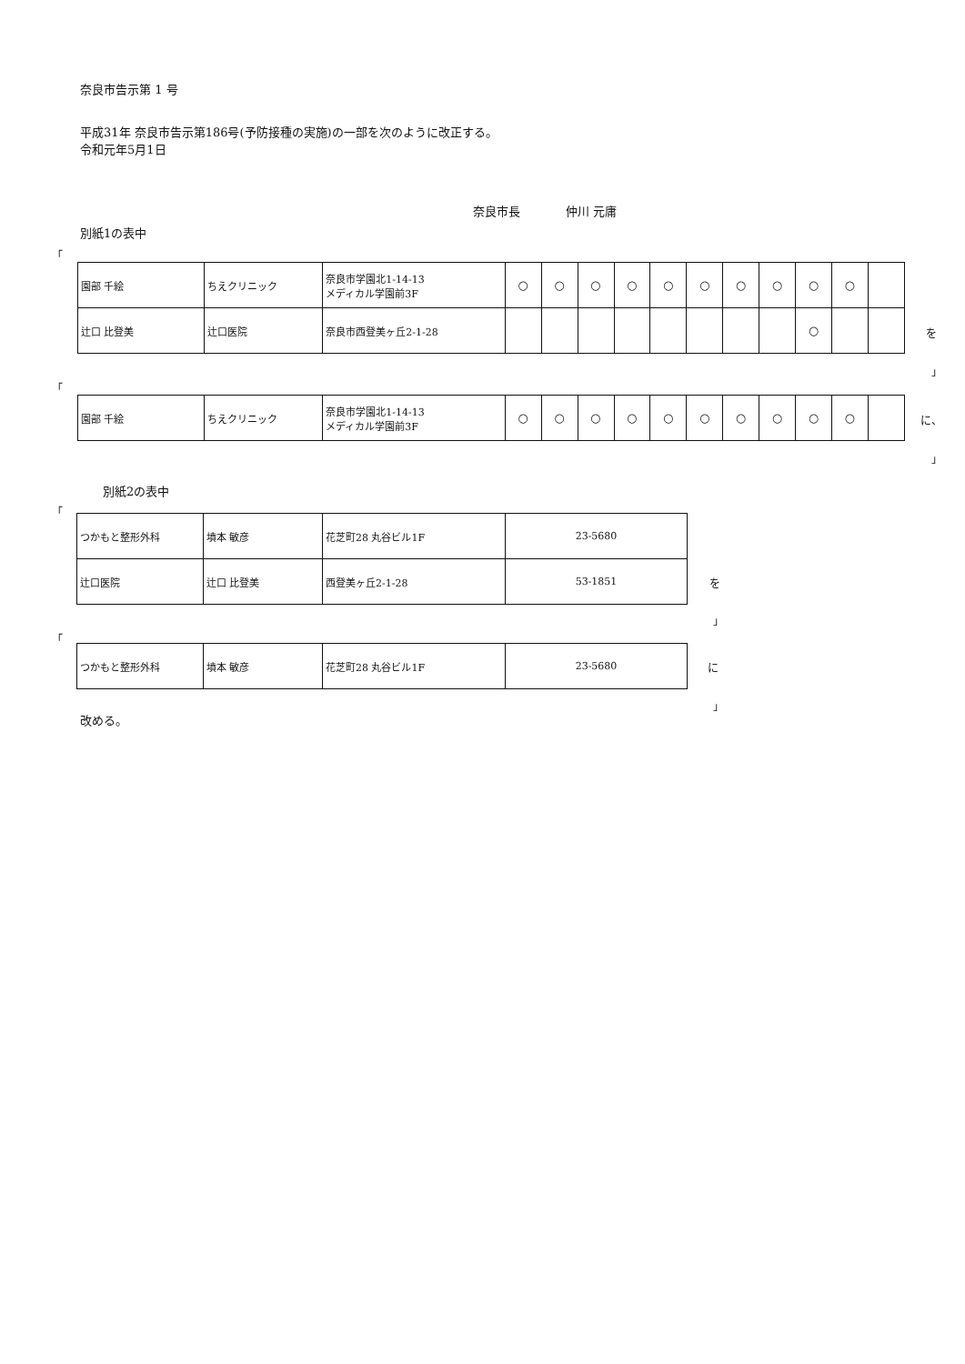奈良市告示第 1 号
平成31年 奈良市告示第186号(予防接種の実施)の一部を次のように改正する。
令和元年5月1日
奈良市長 仲川 元庸
別紙1の表中
「
| 園部 千絵 | ちえクリニック | 奈良市学園北1-14-13 メディカル学園前3F | ○ | ○ | ○ | ○ | ○ | ○ | ○ | ○ | ○ | ○ | |
| 辻口 比登美 | 辻口医院 | 奈良市西登美ヶ丘2-1-28 | | | | | | | | | ○ | | |
を
」
「
| 園部 千絵 | ちえクリニック | 奈良市学園北1-14-13 メディカル学園前3F | ○ | ○ | ○ | ○ | ○ | ○ | ○ | ○ | ○ | ○ | |
に、
」
別紙2の表中
「
| つかもと整形外科 | 墳本 敏彦 | 花芝町28 丸谷ビル1F | 23-5680 |
| 辻口医院 | 辻口 比登美 | 西登美ヶ丘2-1-28 | 53-1851 |
を
」
「
| つかもと整形外科 | 墳本 敏彦 | 花芝町28 丸谷ビル1F | 23-5680 |
に
」
改める。